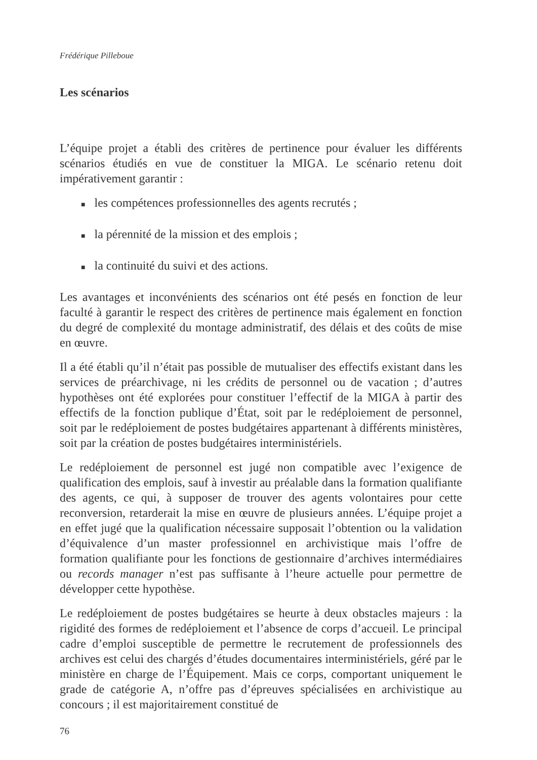Frédérique Pilleboue
Les scénarios
L’équipe projet a établi des critères de pertinence pour évaluer les différents scénarios étudiés en vue de constituer la MIGA. Le scénario retenu doit impérativement garantir :
■ les compétences professionnelles des agents recrutés ;
■ la pérennité de la mission et des emplois ;
■ la continuité du suivi et des actions.
Les avantages et inconvénients des scénarios ont été pesés en fonction de leur faculté à garantir le respect des critères de pertinence mais également en fonction du degré de complexité du montage administratif, des délais et des coûts de mise en œuvre.
Il a été établi qu’il n’était pas possible de mutualiser des effectifs existant dans les services de préarchivage, ni les crédits de personnel ou de vacation ; d’autres hypothèses ont été explorées pour constituer l’effectif de la MIGA à partir des effectifs de la fonction publique d’État, soit par le redéploiement de personnel, soit par le redéploiement de postes budgétaires appartenant à différents ministères, soit par la création de postes budgétaires interministériels.
Le redéploiement de personnel est jugé non compatible avec l’exigence de qualification des emplois, sauf à investir au préalable dans la formation qualifiante des agents, ce qui, à supposer de trouver des agents volontaires pour cette reconversion, retarderait la mise en œuvre de plusieurs années. L’équipe projet a en effet jugé que la qualification nécessaire supposait l’obtention ou la validation d’équivalence d’un master professionnel en archivistique mais l’offre de formation qualifiante pour les fonctions de gestionnaire d’archives intermédiaires ou records manager n’est pas suffisante à l’heure actuelle pour permettre de développer cette hypothèse.
Le redéploiement de postes budgétaires se heurte à deux obstacles majeurs : la rigidité des formes de redéploiement et l’absence de corps d’accueil. Le principal cadre d’emploi susceptible de permettre le recrutement de professionnels des archives est celui des chargés d’études documentaires interministériels, géré par le ministère en charge de l’Équipement. Mais ce corps, comportant uniquement le grade de catégorie A, n’offre pas d’épreuves spécialisées en archivistique au concours ; il est majoritairement constitué de
76